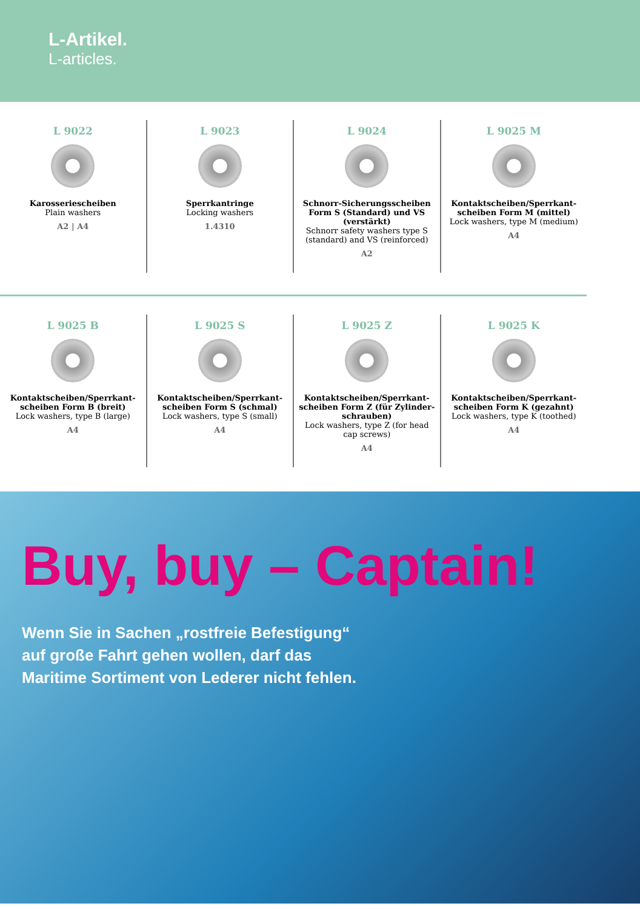L-Artikel.
L-articles.
L 9022
Karosseriescheiben
Plain washers
A2 | A4
L 9023
Sperrkantringe
Locking washers
1.4310
L 9024
Schnorr-Sicherungsscheiben Form S (Standard) und VS (verstärkt)
Schnorr safety washers type S (standard) and VS (reinforced)
A2
L 9025 M
Kontaktscheiben/Sperrkant-scheiben Form M (mittel)
Lock washers, type M (medium)
A4
L 9025 B
Kontaktscheiben/Sperrkant-scheiben Form B (breit)
Lock washers, type B (large)
A4
L 9025 S
Kontaktscheiben/Sperrkant-scheiben Form S (schmal)
Lock washers, type S (small)
A4
L 9025 Z
Kontaktscheiben/Sperrkant-scheiben Form Z (für Zylinder-schrauben)
Lock washers, type Z (for head cap screws)
A4
L 9025 K
Kontaktscheiben/Sperrkant-scheiben Form K (gezahnt)
Lock washers, type K (toothed)
A4
Buy, buy – Captain!
Wenn Sie in Sachen „rostfreie Befestigung“
auf große Fahrt gehen wollen, darf das
Maritime Sortiment von Lederer nicht fehlen.